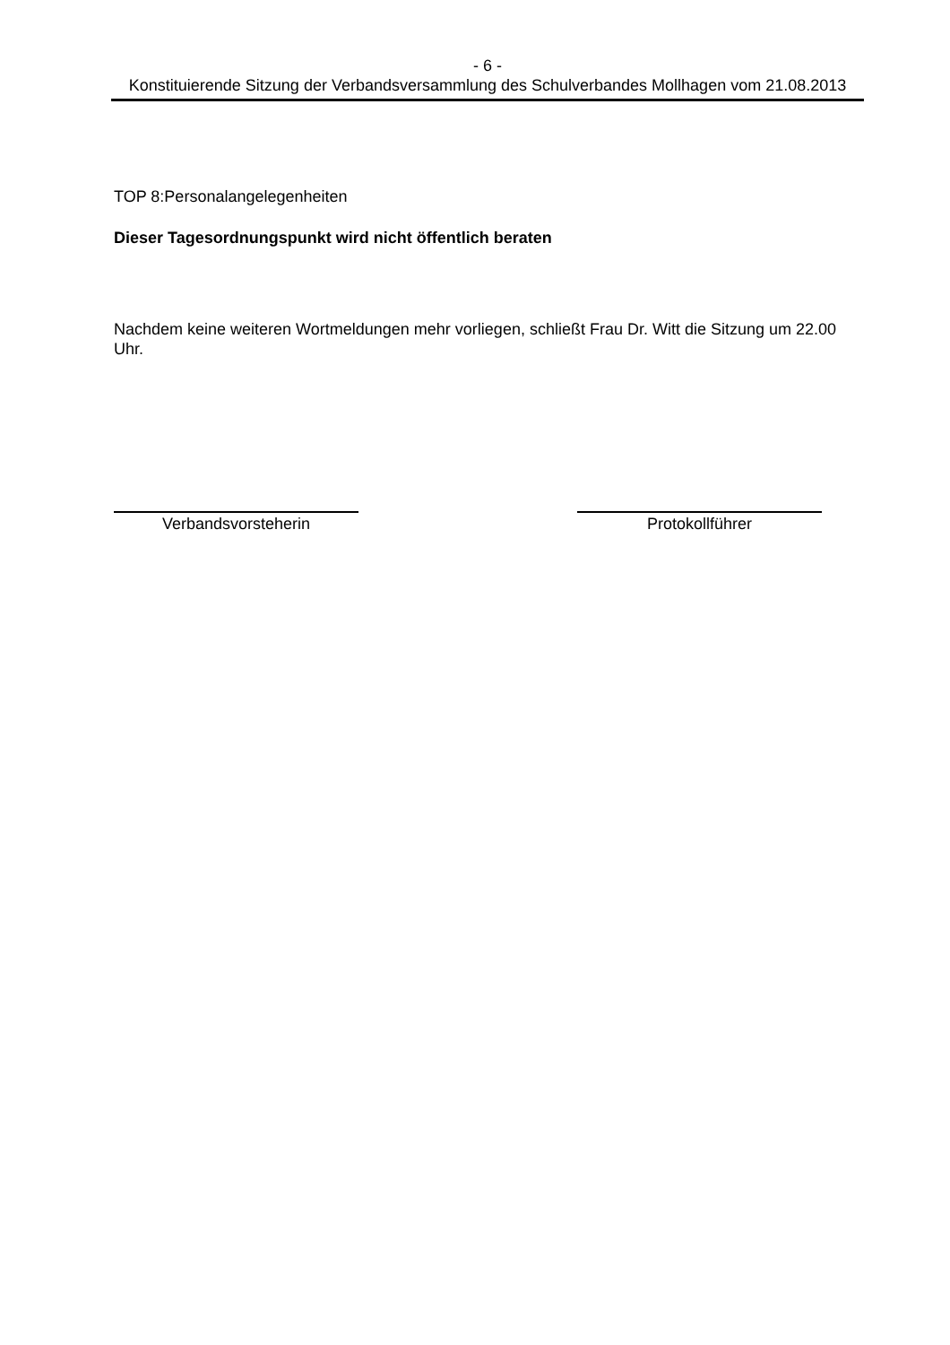- 6 -
Konstituierende Sitzung der Verbandsversammlung des Schulverbandes Mollhagen vom 21.08.2013
TOP 8:Personalangelegenheiten
Dieser Tagesordnungspunkt wird nicht öffentlich beraten
Nachdem keine weiteren Wortmeldungen mehr vorliegen, schließt Frau Dr. Witt die Sitzung um 22.00 Uhr.
Verbandsvorsteherin Protokollführer